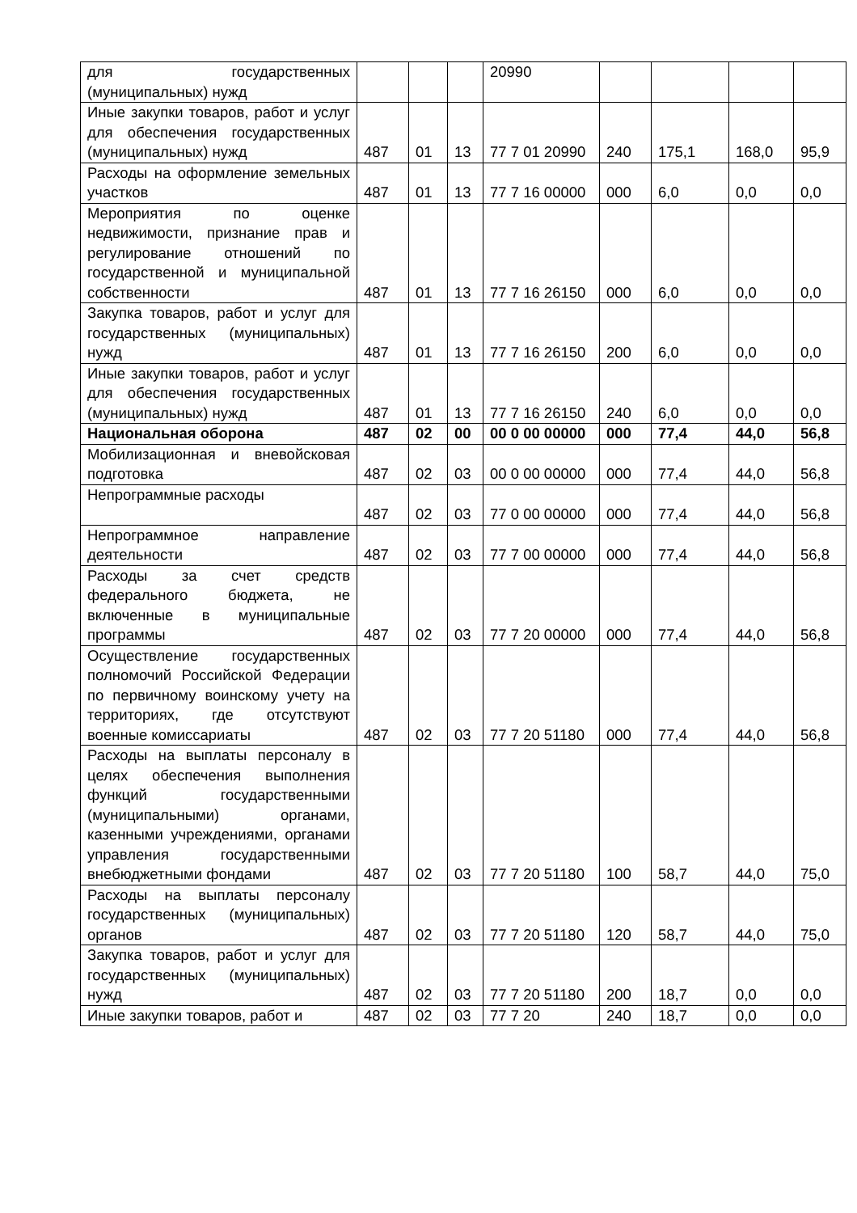| для государственных (муниципальных) нужд | | | | 20990 | | | | |
| Иные закупки товаров, работ и услуг для обеспечения государственных (муниципальных) нужд | 487 | 01 | 13 | 77 7 01 20990 | 240 | 175,1 | 168,0 | 95,9 |
| Расходы на оформление земельных участков | 487 | 01 | 13 | 77 7 16 00000 | 000 | 6,0 | 0,0 | 0,0 |
| Мероприятия по оценке недвижимости, признание прав и регулирование отношений по государственной и муниципальной собственности | 487 | 01 | 13 | 77 7 16 26150 | 000 | 6,0 | 0,0 | 0,0 |
| Закупка товаров, работ и услуг для государственных (муниципальных) нужд | 487 | 01 | 13 | 77 7 16 26150 | 200 | 6,0 | 0,0 | 0,0 |
| Иные закупки товаров, работ и услуг для обеспечения государственных (муниципальных) нужд | 487 | 01 | 13 | 77 7 16 26150 | 240 | 6,0 | 0,0 | 0,0 |
| Национальная оборона | 487 | 02 | 00 | 00 0 00 00000 | 000 | 77,4 | 44,0 | 56,8 |
| Мобилизационная и вневойсковая подготовка | 487 | 02 | 03 | 00 0 00 00000 | 000 | 77,4 | 44,0 | 56,8 |
| Непрограммные расходы | 487 | 02 | 03 | 77 0 00 00000 | 000 | 77,4 | 44,0 | 56,8 |
| Непрограммное направление деятельности | 487 | 02 | 03 | 77 7 00 00000 | 000 | 77,4 | 44,0 | 56,8 |
| Расходы за счет средств федерального бюджета, не включенные в муниципальные программы | 487 | 02 | 03 | 77 7 20 00000 | 000 | 77,4 | 44,0 | 56,8 |
| Осуществление государственных полномочий Российской Федерации по первичному воинскому учету на территориях, где отсутствуют военные комиссариаты | 487 | 02 | 03 | 77 7 20 51180 | 000 | 77,4 | 44,0 | 56,8 |
| Расходы на выплаты персоналу в целях обеспечения выполнения функций государственными (муниципальными) органами, казенными учреждениями, органами управления государственными внебюджетными фондами | 487 | 02 | 03 | 77 7 20 51180 | 100 | 58,7 | 44,0 | 75,0 |
| Расходы на выплаты персоналу государственных (муниципальных) органов | 487 | 02 | 03 | 77 7 20 51180 | 120 | 58,7 | 44,0 | 75,0 |
| Закупка товаров, работ и услуг для государственных (муниципальных) нужд | 487 | 02 | 03 | 77 7 20 51180 | 200 | 18,7 | 0,0 | 0,0 |
| Иные закупки товаров, работ и | 487 | 02 | 03 | 77 7 20 | 240 | 18,7 | 0,0 | 0,0 |